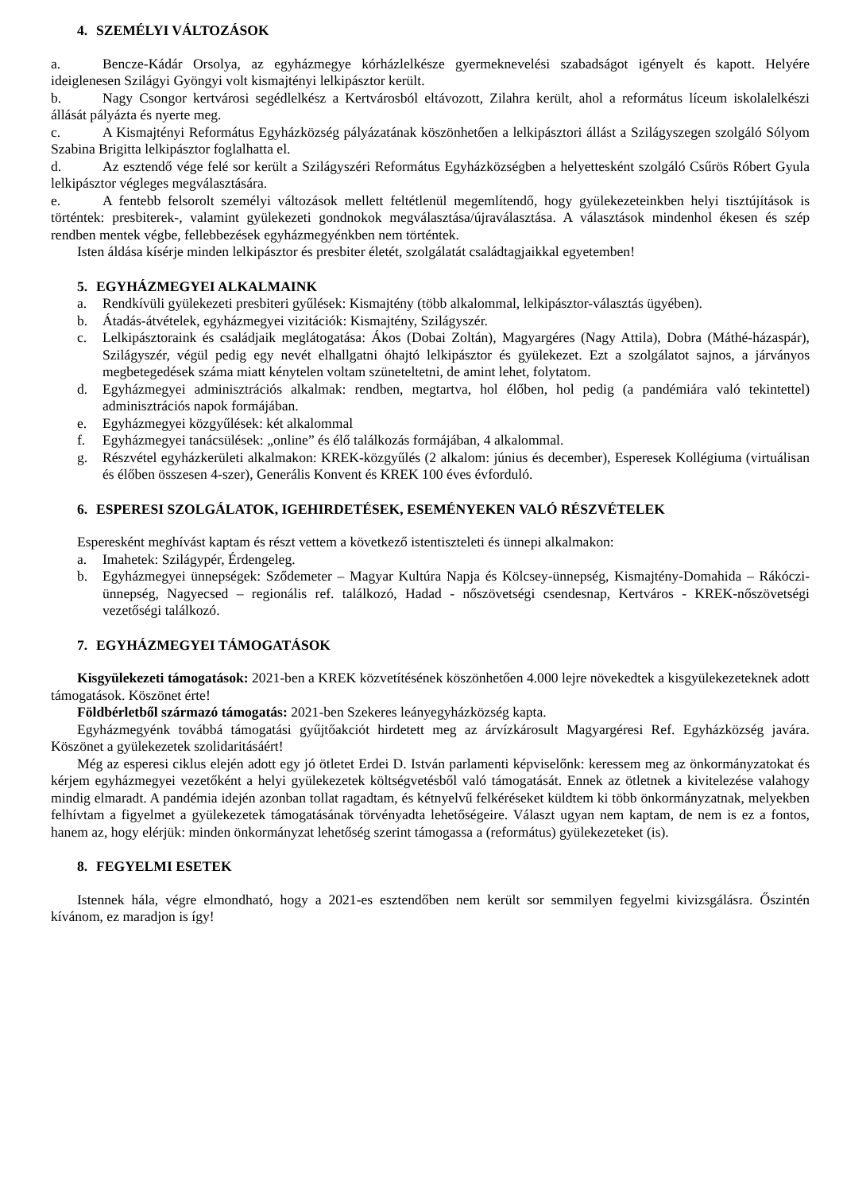4. SZEMÉLYI VÁLTOZÁSOK
a. Bencze-Kádár Orsolya, az egyházmegye kórházlelkésze gyermeknevelési szabadságot igényelt és kapott. Helyére ideiglenesen Szilágyi Gyöngyi volt kismajtényi lelkipásztor került.
b. Nagy Csongor kertvárosi segédlelkész a Kertvárosból eltávozott, Zilahra került, ahol a református líceum iskolalelkészi állását pályázta és nyerte meg.
c. A Kismajtényi Református Egyházközség pályázatának köszönhetően a lelkipásztori állást a Szilágyszegen szolgáló Sólyom Szabina Brigitta lelkipásztor foglalhatta el.
d. Az esztendő vége felé sor került a Szilágyszéri Református Egyházközségben a helyettesként szolgáló Csűrös Róbert Gyula lelkipásztor végleges megválasztására.
e. A fentebb felsorolt személyi változások mellett feltétlenül megemlítendő, hogy gyülekezeteinkben helyi tisztújítások is történtek: presbiterek-, valamint gyülekezeti gondnokok megválasztása/újraválasztása. A választások mindenhol ékesen és szép rendben mentek végbe, fellebbezések egyházmegyénkben nem történtek.
Isten áldása kísérje minden lelkipásztor és presbiter életét, szolgálatát családtagjaikkal egyetemben!
5. EGYHÁZMEGYEI ALKALMAINK
a. Rendkívüli gyülekezeti presbiteri gyűlések: Kismajtény (több alkalommal, lelkipásztor-választás ügyében).
b. Átadás-átvételek, egyházmegyei vizitációk: Kismajtény, Szilágyszér.
c. Lelkipásztoraink és családjaik meglátogatása: Ákos (Dobai Zoltán), Magyargéres (Nagy Attila), Dobra (Máthé-házaspár), Szilágyszér, végül pedig egy nevét elhallgatni óhajtó lelkipásztor és gyülekezet. Ezt a szolgálatot sajnos, a járványos megbetegedések száma miatt kénytelen voltam szüneteltetni, de amint lehet, folytatom.
d. Egyházmegyei adminisztrációs alkalmak: rendben, megtartva, hol élőben, hol pedig (a pandémiára való tekintettel) adminisztrációs napok formájában.
e. Egyházmegyei közgyűlések: két alkalommal
f. Egyházmegyei tanácsülések: „online” és élő találkozás formájában, 4 alkalommal.
g. Részvétel egyházkerületi alkalmakon: KREK-közgyűlés (2 alkalom: június és december), Esperesek Kollégiuma (virtuálisan és élőben összesen 4-szer), Generális Konvent és KREK 100 éves évforduló.
6. ESPERESI SZOLGÁLATOK, IGEHIRDETÉSEK, ESEMÉNYEKEN VALÓ RÉSZVÉTELEK
Esperesként meghívást kaptam és részt vettem a következő istentiszteleti és ünnepi alkalmakon:
a. Imahetek: Szilágypér, Érdengeleg.
b. Egyházmegyei ünnepségek: Sződemeter – Magyar Kultúra Napja és Kölcsey-ünnepség, Kismajtény-Domahida – Rákóczi-ünnepség, Nagyecsed – regionális ref. találkozó, Hadad - nőszövetségi csendesnap, Kertváros - KREK-nőszövetségi vezetőségi találkozó.
7. EGYHÁZMEGYEI TÁMOGATÁSOK
Kisgyülekezeti támogatások: 2021-ben a KREK közvetítésének köszönhetően 4.000 lejre növekedtek a kisgyülekezeteknek adott támogatások. Köszönet érte!
Földbérletből származó támogatás: 2021-ben Szekeres leányegyházközség kapta.
Egyházmegyénk továbbá támogatási gyűjtőakciót hirdetett meg az árvízkárosult Magyargéresi Ref. Egyházközség javára. Köszönet a gyülekezetek szolidaritásáért!
Még az esperesi ciklus elején adott egy jó ötletet Erdei D. István parlamenti képviselőnk: keressem meg az önkormányzatokat és kérjem egyházmegyei vezetőként a helyi gyülekezetek költségvetésből való támogatását. Ennek az ötletnek a kivitelezése valahogy mindig elmaradt. A pandémia idején azonban tollat ragadtam, és kétnyelvű felkéréseket küldtem ki több önkormányzatnak, melyekben felhívtam a figyelmet a gyülekezetek támogatásának törvényadta lehetőségeire. Választ ugyan nem kaptam, de nem is ez a fontos, hanem az, hogy elérjük: minden önkormányzat lehetőség szerint támogassa a (református) gyülekezeteket (is).
8. FEGYELMI ESETEK
Istennek hála, végre elmondható, hogy a 2021-es esztendőben nem került sor semmilyen fegyelmi kivizsgálásra. Őszintén kívánom, ez maradjon is így!